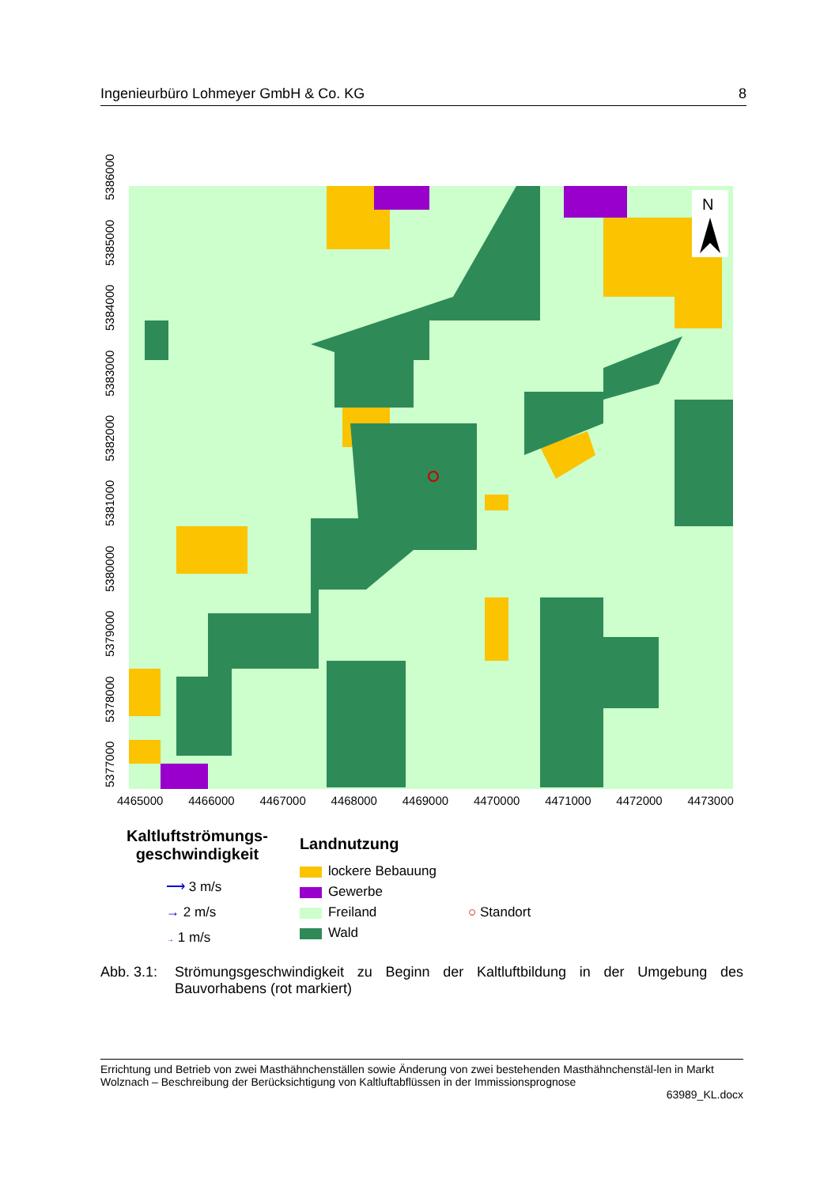Ingenieurbüro Lohmeyer GmbH & Co. KG 8
5377000 5378000 5379000 5380000 5381000 5382000 5383000 5384000 5385000 5386000
N
4465000 4466000 4467000 4468000 4469000 4470000 4471000 4472000 4473000
Kaltluftströmungs-
geschwindigkeit
⟶ 3 m/s
→ 2 m/s
→ 1 m/s
Landnutzung
lockere Bebauung
Gewerbe
Freiland
Wald
○ Standort
Abb. 3.1: Strömungsgeschwindigkeit zu Beginn der Kaltluftbildung in der Umgebung des Bauvorhabens (rot markiert)
Errichtung und Betrieb von zwei Masthähnchenställen sowie Änderung von zwei bestehenden Masthähnchenstäl-len in Markt Wolznach – Beschreibung der Berücksichtigung von Kaltluftabflüssen in der Immissionsprognose
63989_KL.docx